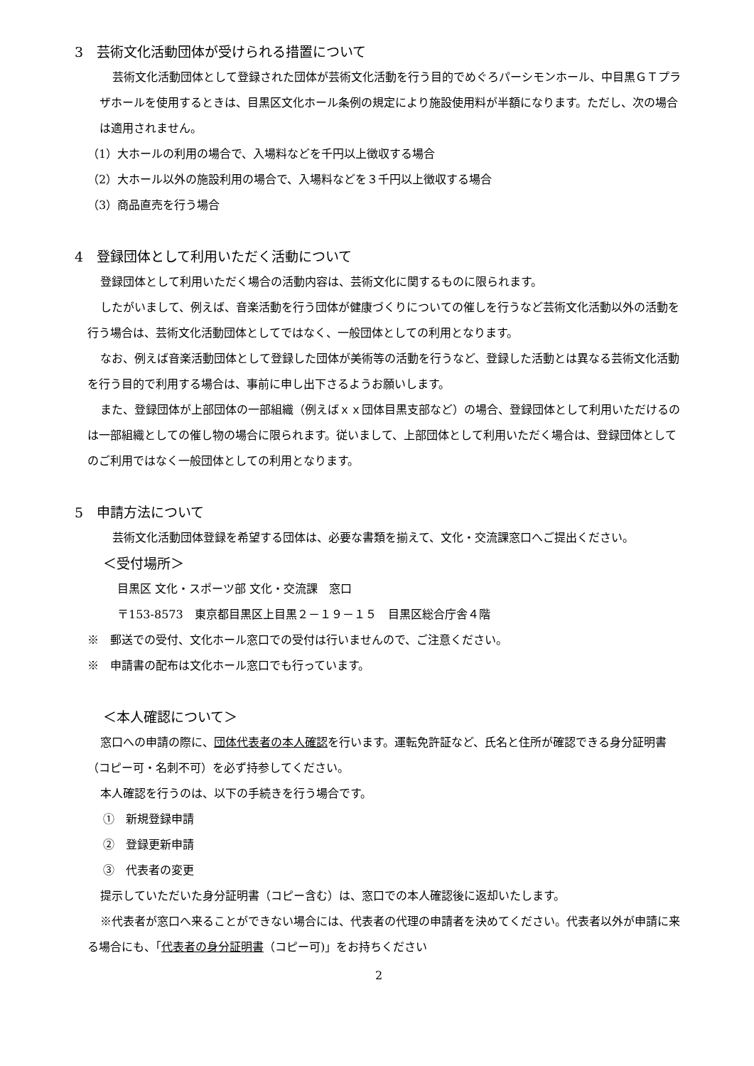3　芸術文化活動団体が受けられる措置について
芸術文化活動団体として登録された団体が芸術文化活動を行う目的でめぐろパーシモンホール、中目黒ＧＴプラザホールを使用するときは、目黒区文化ホール条例の規定により施設使用料が半額になります。ただし、次の場合は適用されません。
（1）大ホールの利用の場合で、入場料などを千円以上徴収する場合
（2）大ホール以外の施設利用の場合で、入場料などを３千円以上徴収する場合
（3）商品直売を行う場合
4　登録団体として利用いただく活動について
登録団体として利用いただく場合の活動内容は、芸術文化に関するものに限られます。
したがいまして、例えば、音楽活動を行う団体が健康づくりについての催しを行うなど芸術文化活動以外の活動を行う場合は、芸術文化活動団体としてではなく、一般団体としての利用となります。
なお、例えば音楽活動団体として登録した団体が美術等の活動を行うなど、登録した活動とは異なる芸術文化活動を行う目的で利用する場合は、事前に申し出下さるようお願いします。
また、登録団体が上部団体の一部組織（例えばｘｘ団体目黒支部など）の場合、登録団体として利用いただけるのは一部組織としての催し物の場合に限られます。従いまして、上部団体として利用いただく場合は、登録団体としてのご利用ではなく一般団体としての利用となります。
5　申請方法について
芸術文化活動団体登録を希望する団体は、必要な書類を揃えて、文化・交流課窓口へご提出ください。
＜受付場所＞
目黒区 文化・スポーツ部 文化・交流課　窓口
〒153-8573　東京都目黒区上目黒２－１９－１５　目黒区総合庁舎４階
※　郵送での受付、文化ホール窓口での受付は行いませんので、ご注意ください。
※　申請書の配布は文化ホール窓口でも行っています。
＜本人確認について＞
窓口への申請の際に、団体代表者の本人確認を行います。運転免許証など、氏名と住所が確認できる身分証明書（コピー可・名刺不可）を必ず持参してください。
本人確認を行うのは、以下の手続きを行う場合です。
①　新規登録申請
②　登録更新申請
③　代表者の変更
提示していただいた身分証明書（コピー含む）は、窓口での本人確認後に返却いたします。
※代表者が窓口へ来ることができない場合には、代表者の代理の申請者を決めてください。代表者以外が申請に来る場合にも、「代表者の身分証明書（コピー可)」をお持ちください
2